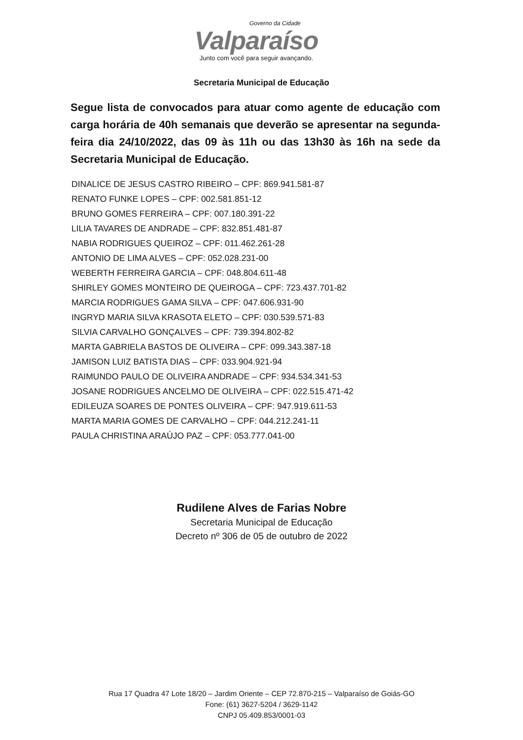Governo da Cidade
Valparaíso
Junto com você para seguir avançando.
Secretaria Municipal de Educação
Segue lista de convocados para atuar como agente de educação com carga horária de 40h semanais que deverão se apresentar na segunda-feira dia 24/10/2022, das 09 às 11h ou das 13h30 às 16h na sede da Secretaria Municipal de Educação.
DINALICE DE JESUS CASTRO RIBEIRO – CPF: 869.941.581-87
RENATO FUNKE LOPES – CPF: 002.581.851-12
BRUNO GOMES FERREIRA – CPF: 007.180.391-22
LILIA TAVARES DE ANDRADE – CPF: 832.851.481-87
NABIA RODRIGUES QUEIROZ – CPF: 011.462.261-28
ANTONIO DE LIMA ALVES – CPF: 052.028.231-00
WEBERTH FERREIRA GARCIA – CPF: 048.804.611-48
SHIRLEY GOMES MONTEIRO DE QUEIROGA – CPF: 723.437.701-82
MARCIA RODRIGUES GAMA SILVA – CPF: 047.606.931-90
INGRYD MARIA SILVA KRASOTA ELETO – CPF: 030.539.571-83
SILVIA CARVALHO GONÇALVES – CPF: 739.394.802-82
MARTA GABRIELA BASTOS DE OLIVEIRA – CPF: 099.343.387-18
JAMISON LUIZ BATISTA DIAS – CPF: 033.904.921-94
RAIMUNDO PAULO DE OLIVEIRA ANDRADE – CPF: 934.534.341-53
JOSANE RODRIGUES ANCELMO DE OLIVEIRA – CPF: 022.515.471-42
EDILEUZA SOARES DE PONTES OLIVEIRA – CPF: 947.919.611-53
MARTA MARIA GOMES DE CARVALHO – CPF: 044.212.241-11
PAULA CHRISTINA ARAÚJO PAZ – CPF: 053.777.041-00
Rudilene Alves de Farias Nobre
Secretaria Municipal de Educação
Decreto nº 306 de 05 de outubro de 2022
Rua 17 Quadra 47 Lote 18/20 – Jardim Oriente – CEP 72.870-215 – Valparaíso de Goiás-GO
Fone: (61) 3627-5204 / 3629-1142
CNPJ 05.409.853/0001-03